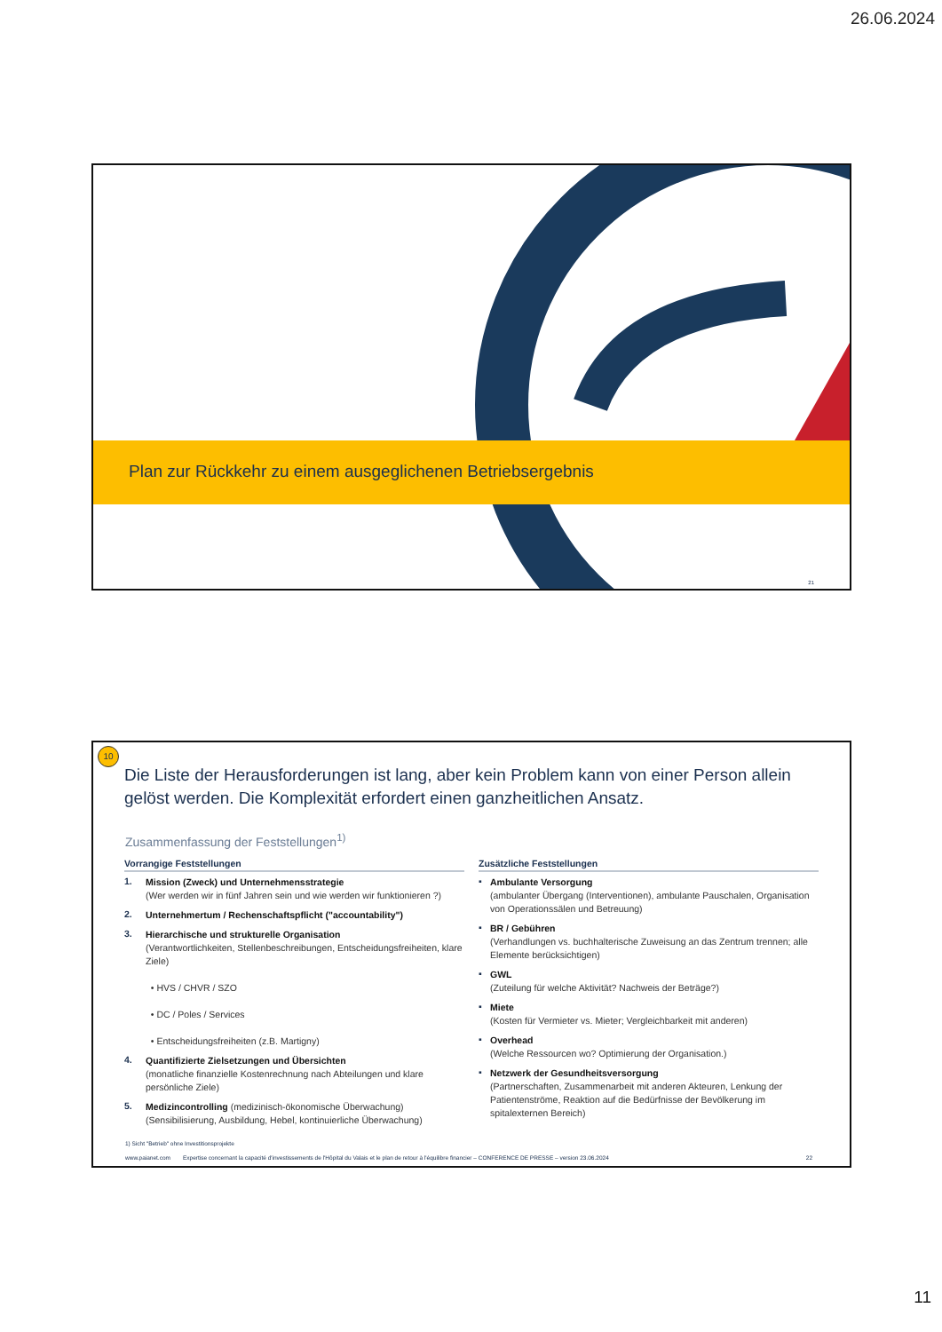26.06.2024
Plan zur Rückkehr zu einem ausgeglichenen Betriebsergebnis
21
10
Die Liste der Herausforderungen ist lang, aber kein Problem kann von einer Person allein gelöst werden. Die Komplexität erfordert einen ganzheitlichen Ansatz.
Zusammenfassung der Feststellungen<sup>1)</sup>
Vorrangige Feststellungen
1.
Mission (Zweck) und Unternehmensstrategie
(Wer werden wir in fünf Jahren sein und wie werden wir funktionieren ?)
2.
Unternehmertum / Rechenschaftspflicht ("accountability")
3.
Hierarchische und strukturelle Organisation
(Verantwortlichkeiten, Stellenbeschreibungen, Entscheidungsfreiheiten, klare Ziele)
• HVS / CHVR / SZO
• DC / Poles / Services
• Entscheidungsfreiheiten (z.B. Martigny)
4.
Quantifizierte Zielsetzungen und Übersichten
(monatliche finanzielle Kostenrechnung nach Abteilungen und klare persönliche Ziele)
5.
Medizincontrolling (medizinisch-ökonomische Überwachung)
(Sensibilisierung, Ausbildung, Hebel, kontinuierliche Überwachung)
Zusätzliche Feststellungen
▪
Ambulante Versorgung
(ambulanter Übergang (Interventionen), ambulante Pauschalen, Organisation von Operationssälen und Betreuung)
▪
BR / Gebühren
(Verhandlungen vs. buchhalterische Zuweisung an das Zentrum trennen; alle Elemente berücksichtigen)
▪
GWL
(Zuteilung für welche Aktivität? Nachweis der Beträge?)
▪
Miete
(Kosten für Vermieter vs. Mieter; Vergleichbarkeit mit anderen)
▪
Overhead
(Welche Ressourcen wo? Optimierung der Organisation.)
▪
Netzwerk der Gesundheitsversorgung
(Partnerschaften, Zusammenarbeit mit anderen Akteuren, Lenkung der Patientenströme, Reaktion auf die Bedürfnisse der Bevölkerung im spitalexternen Bereich)
1) Sicht "Betrieb" ohne Investitionsprojekte
www.paianet.com Expertise concernant la capacité d'investissements de l'Hôpital du Valais et le plan de retour à l'équilibre financier – CONFERENCE DE PRESSE – version 23.06.2024 22
11